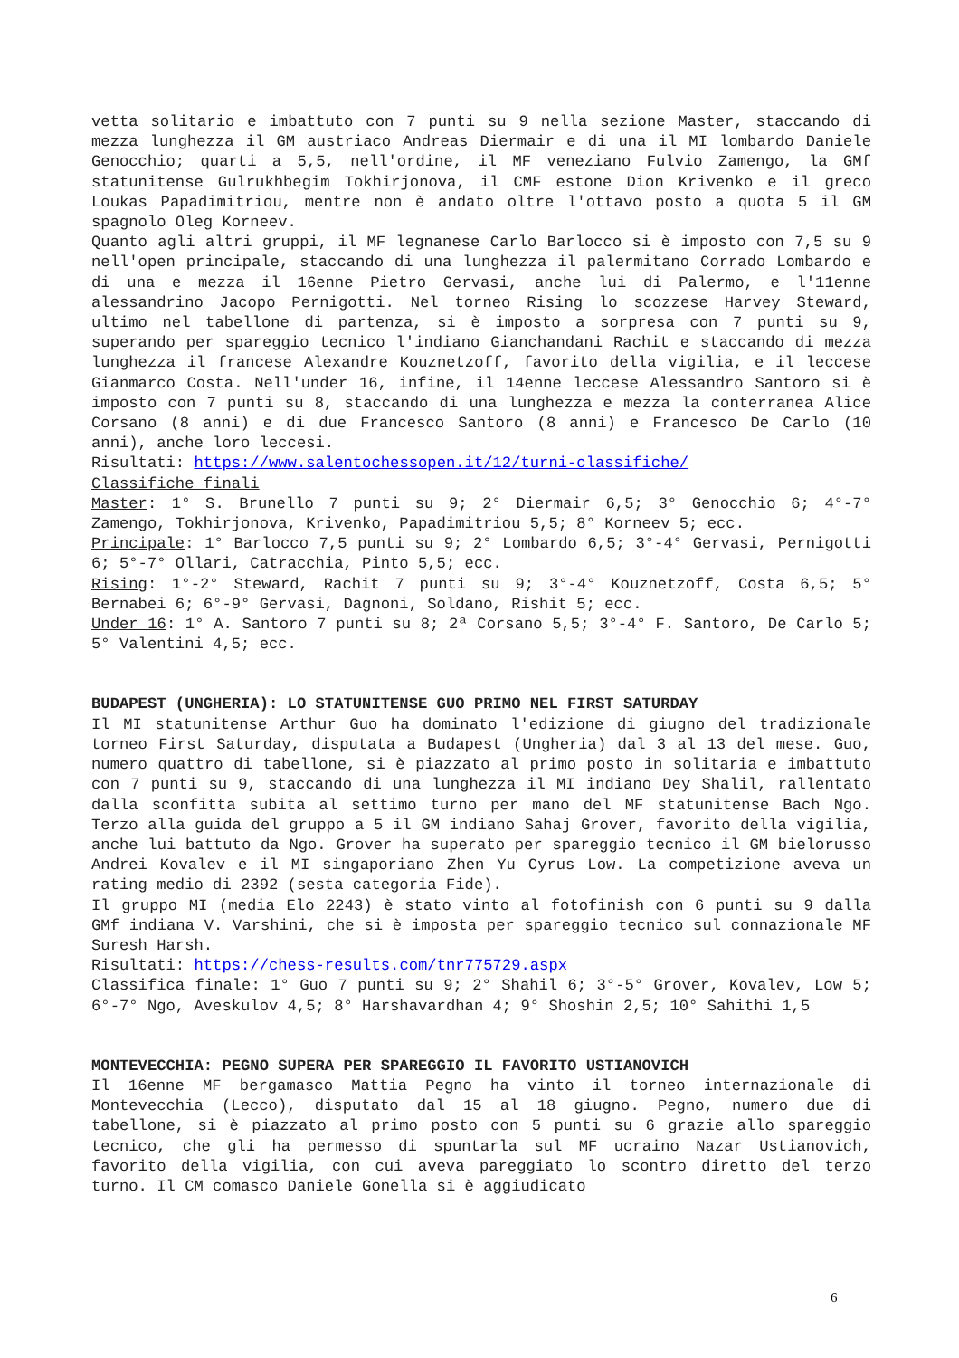vetta solitario e imbattuto con 7 punti su 9 nella sezione Master, staccando di mezza lunghezza il GM austriaco Andreas Diermair e di una il MI lombardo Daniele Genocchio; quarti a 5,5, nell'ordine, il MF veneziano Fulvio Zamengo, la GMf statunitense Gulrukhbegim Tokhirjonova, il CMF estone Dion Krivenko e il greco Loukas Papadimitriou, mentre non è andato oltre l'ottavo posto a quota 5 il GM spagnolo Oleg Korneev.
Quanto agli altri gruppi, il MF legnanese Carlo Barlocco si è imposto con 7,5 su 9 nell'open principale, staccando di una lunghezza il palermitano Corrado Lombardo e di una e mezza il 16enne Pietro Gervasi, anche lui di Palermo, e l'11enne alessandrino Jacopo Pernigotti. Nel torneo Rising lo scozzese Harvey Steward, ultimo nel tabellone di partenza, si è imposto a sorpresa con 7 punti su 9, superando per spareggio tecnico l'indiano Gianchandani Rachit e staccando di mezza lunghezza il francese Alexandre Kouznetzoff, favorito della vigilia, e il leccese Gianmarco Costa. Nell'under 16, infine, il 14enne leccese Alessandro Santoro si è imposto con 7 punti su 8, staccando di una lunghezza e mezza la conterranea Alice Corsano (8 anni) e di due Francesco Santoro (8 anni) e Francesco De Carlo (10 anni), anche loro leccesi.
Risultati: https://www.salentochessopen.it/12/turni-classifiche/
Classifiche finali
Master: 1° S. Brunello 7 punti su 9; 2° Diermair 6,5; 3° Genocchio 6; 4°-7° Zamengo, Tokhirjonova, Krivenko, Papadimitriou 5,5; 8° Korneev 5; ecc.
Principale: 1° Barlocco 7,5 punti su 9; 2° Lombardo 6,5; 3°-4° Gervasi, Pernigotti 6; 5°-7° Ollari, Catracchia, Pinto 5,5; ecc.
Rising: 1°-2° Steward, Rachit 7 punti su 9; 3°-4° Kouznetzoff, Costa 6,5; 5° Bernabei 6; 6°-9° Gervasi, Dagnoni, Soldano, Rishit 5; ecc.
Under 16: 1° A. Santoro 7 punti su 8; 2ª Corsano 5,5; 3°-4° F. Santoro, De Carlo 5; 5° Valentini 4,5; ecc.
BUDAPEST (UNGHERIA): LO STATUNITENSE GUO PRIMO NEL FIRST SATURDAY
Il MI statunitense Arthur Guo ha dominato l'edizione di giugno del tradizionale torneo First Saturday, disputata a Budapest (Ungheria) dal 3 al 13 del mese. Guo, numero quattro di tabellone, si è piazzato al primo posto in solitaria e imbattuto con 7 punti su 9, staccando di una lunghezza il MI indiano Dey Shalil, rallentato dalla sconfitta subita al settimo turno per mano del MF statunitense Bach Ngo. Terzo alla guida del gruppo a 5 il GM indiano Sahaj Grover, favorito della vigilia, anche lui battuto da Ngo. Grover ha superato per spareggio tecnico il GM bielorusso Andrei Kovalev e il MI singaporiano Zhen Yu Cyrus Low. La competizione aveva un rating medio di 2392 (sesta categoria Fide).
Il gruppo MI (media Elo 2243) è stato vinto al fotofinish con 6 punti su 9 dalla GMf indiana V. Varshini, che si è imposta per spareggio tecnico sul connazionale MF Suresh Harsh.
Risultati: https://chess-results.com/tnr775729.aspx
Classifica finale: 1° Guo 7 punti su 9; 2° Shahil 6; 3°-5° Grover, Kovalev, Low 5; 6°-7° Ngo, Aveskulov 4,5; 8° Harshavardhan 4; 9° Shoshin 2,5; 10° Sahithi 1,5
MONTEVECCHIA: PEGNO SUPERA PER SPAREGGIO IL FAVORITO USTIANOVICH
Il 16enne MF bergamasco Mattia Pegno ha vinto il torneo internazionale di Montevecchia (Lecco), disputato dal 15 al 18 giugno. Pegno, numero due di tabellone, si è piazzato al primo posto con 5 punti su 6 grazie allo spareggio tecnico, che gli ha permesso di spuntarla sul MF ucraino Nazar Ustianovich, favorito della vigilia, con cui aveva pareggiato lo scontro diretto del terzo turno. Il CM comasco Daniele Gonella si è aggiudicato
6